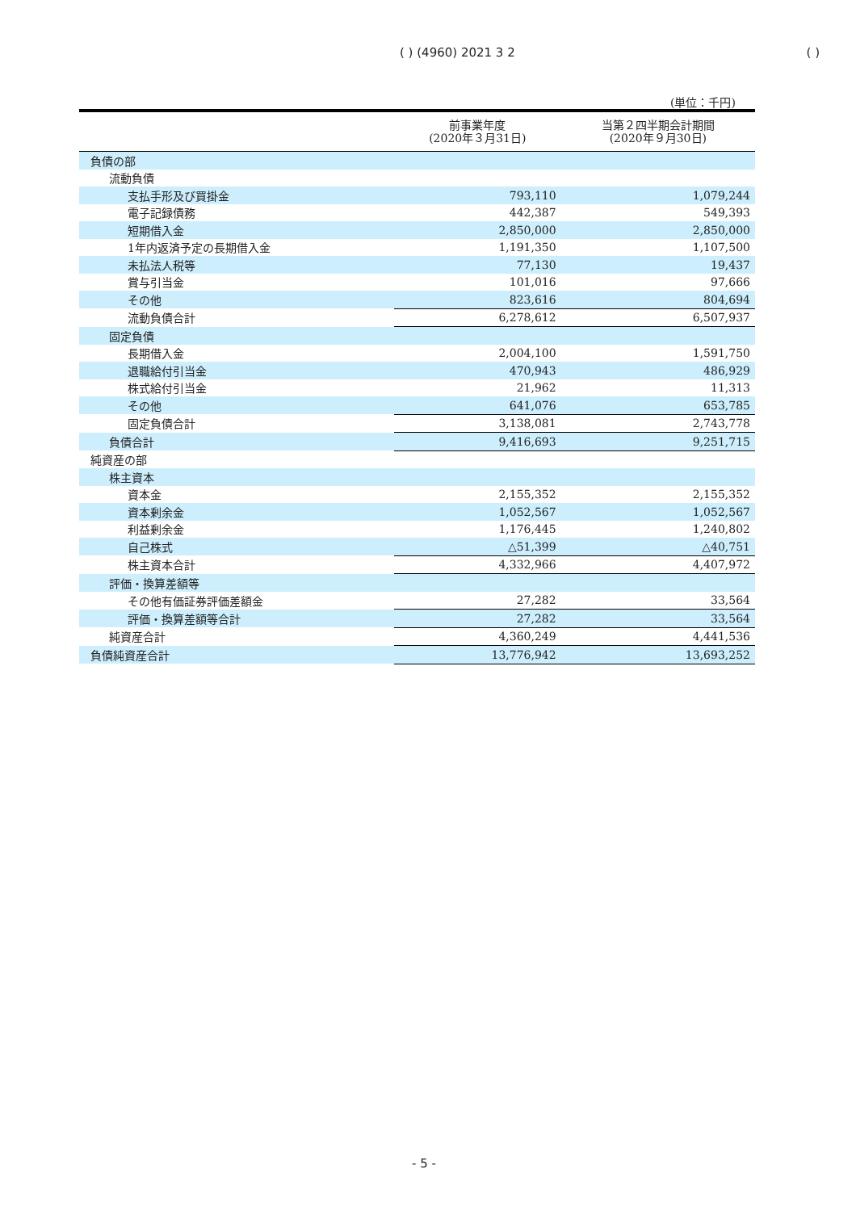( ) (4960) 2021 3 2 ( )
(単位：千円)
| | 前事業年度 (2020年３月31日) | 当第２四半期会計期間 (2020年９月30日) |
| --- | --- | --- |
| 負債の部 | | |
| 流動負債 | | |
| 支払手形及び買掛金 | 793,110 | 1,079,244 |
| 電子記録債務 | 442,387 | 549,393 |
| 短期借入金 | 2,850,000 | 2,850,000 |
| 1年内返済予定の長期借入金 | 1,191,350 | 1,107,500 |
| 未払法人税等 | 77,130 | 19,437 |
| 賞与引当金 | 101,016 | 97,666 |
| その他 | 823,616 | 804,694 |
| 流動負債合計 | 6,278,612 | 6,507,937 |
| 固定負債 | | |
| 長期借入金 | 2,004,100 | 1,591,750 |
| 退職給付引当金 | 470,943 | 486,929 |
| 株式給付引当金 | 21,962 | 11,313 |
| その他 | 641,076 | 653,785 |
| 固定負債合計 | 3,138,081 | 2,743,778 |
| 負債合計 | 9,416,693 | 9,251,715 |
| 純資産の部 | | |
| 株主資本 | | |
| 資本金 | 2,155,352 | 2,155,352 |
| 資本剰余金 | 1,052,567 | 1,052,567 |
| 利益剰余金 | 1,176,445 | 1,240,802 |
| 自己株式 | △51,399 | △40,751 |
| 株主資本合計 | 4,332,966 | 4,407,972 |
| 評価・換算差額等 | | |
| その他有価証券評価差額金 | 27,282 | 33,564 |
| 評価・換算差額等合計 | 27,282 | 33,564 |
| 純資産合計 | 4,360,249 | 4,441,536 |
| 負債純資産合計 | 13,776,942 | 13,693,252 |
- 5 -